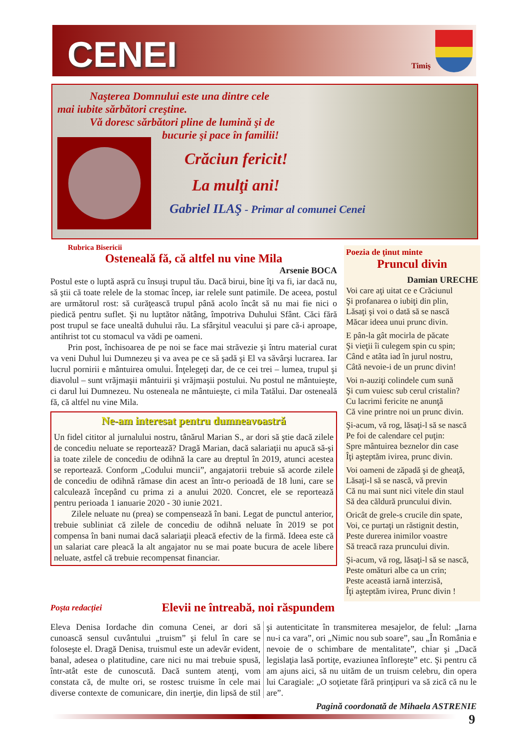CENEI
Timiş
Naşterea Domnului este una dintre cele
mai iubite sărbători creştine.
Vă doresc sărbători pline de lumină şi de
bucurie şi pace în familii!
Crăciun fericit!
La mulţi ani!
Gabriel ILAŞ - Primar al comunei Cenei
Rubrica Bisericii
Osteneală fă, că altfel nu vine Mila
Arsenie BOCA
Postul este o luptă aspră cu însuşi trupul tău. Dacă birui, bine îţi va fi, iar dacă nu, să ştii că toate relele de la stomac încep, iar relele sunt patimile. De aceea, postul are următorul rost: să curăţească trupul până acolo încât să nu mai fie nici o piedică pentru suflet. Şi nu luptător nătâng, împotriva Duhului Sfânt. Căci fără post trupul se face unealtă duhului rău. La sfârşitul veacului şi pare că-i aproape, antihrist tot cu stomacul va vădi pe oameni.
Prin post, închisoarea de pe noi se face mai străvezie şi întru material curat va veni Duhul lui Dumnezeu şi va avea pe ce să şadă şi El va săvârşi lucrarea. Iar lucrul pornirii e mântuirea omului. Înţelegeţi dar, de ce cei trei – lumea, trupul şi diavolul – sunt vrăjmaşii mântuirii şi vrăjmaşii postului. Nu postul ne mântuieşte, ci darul lui Dumnezeu. Nu osteneala ne mântuieşte, ci mila Tatălui. Dar osteneală fă, că altfel nu vine Mila.
Ne-am interesat pentru dumneavoastră
Un fidel cititor al jurnalului nostru, tânărul Marian S., ar dori să ştie dacă zilele de concediu neluate se reportează? Dragă Marian, dacă salariaţii nu apucă să-şi ia toate zilele de concediu de odihnă la care au dreptul în 2019, atunci acestea se reportează. Conform „Codului muncii”, angajatorii trebuie să acorde zilele de concediu de odihnă rămase din acest an într-o perioadă de 18 luni, care se calculează începând cu prima zi a anului 2020. Concret, ele se reportează pentru perioada 1 ianuarie 2020 - 30 iunie 2021.
Zilele neluate nu (prea) se compensează în bani. Legat de punctul anterior, trebuie subliniat că zilele de concediu de odihnă neluate în 2019 se pot compensa în bani numai dacă salariaţii pleacă efectiv de la firmă. Ideea este că un salariat care pleacă la alt angajator nu se mai poate bucura de acele libere neluate, astfel că trebuie recompensat financiar.
Poezia de ţinut minte
Pruncul divin
Damian URECHE
Voi care aţi uitat ce e Crăciunul
Şi profanarea o iubiţi din plin,
Lăsaţi şi voi o dată să se nască
Măcar ideea unui prunc divin.
E pân-la gât mocirla de păcate
Şi vieţii îi culegem spin cu spin;
Când e atâta iad în jurul nostru,
Câtă nevoie-i de un prunc divin!
Voi n-auziţi colindele cum sună
Şi cum vuiesc sub cerul cristalin?
Cu lacrimi fericite ne anunţă
Că vine printre noi un prunc divin.
Şi-acum, vă rog, lăsaţi-l să se nască
Pe foi de calendare cel puţin:
Spre mântuirea beznelor din case
Îţi aşteptăm ivirea, prunc divin.
Voi oameni de zăpadă şi de gheaţă,
Lăsaţi-l să se nască, vă previn
Că nu mai sunt nici vitele din staul
Să dea căldură pruncului divin.
Oricât de grele-s crucile din spate,
Voi, ce purtaţi un răstignit destin,
Peste durerea inimilor voastre
Să treacă raza pruncului divin.
Şi-acum, vă rog, lăsaţi-l să se nască,
Peste omături albe ca un crin;
Peste această iarnă interzisă,
Îţi aşteptăm ivirea, Prunc divin !
Poşta redacţiei Elevii ne întreabă, noi răspundem
Eleva Denisa Iordache din comuna Cenei, ar dori să cunoască sensul cuvântului „truism” şi felul în care se foloseşte el. Dragă Denisa, truismul este un adevăr evident, banal, adesea o platitudine, care nici nu mai trebuie spusă, într-atât este de cunoscută. Dacă suntem atenţi, vom constata că, de multe ori, se rostesc truisme în cele mai diverse contexte de comunicare, din inerţie, din lipsă de stil şi autenticitate în transmiterea mesajelor, de felul: „Iarna nu-i ca vara”, ori „Nimic nou sub soare”, sau „În România e nevoie de o schimbare de mentalitate”, chiar şi „Dacă legislaţia lasă portiţe, evaziunea înfloreşte” etc. Şi pentru că am ajuns aici, să nu uităm de un truism celebru, din opera lui Caragiale: „O soţietate fără prinţipuri va să zică că nu le are”.
Pagină coordonată de Mihaela ASTRENIE
9